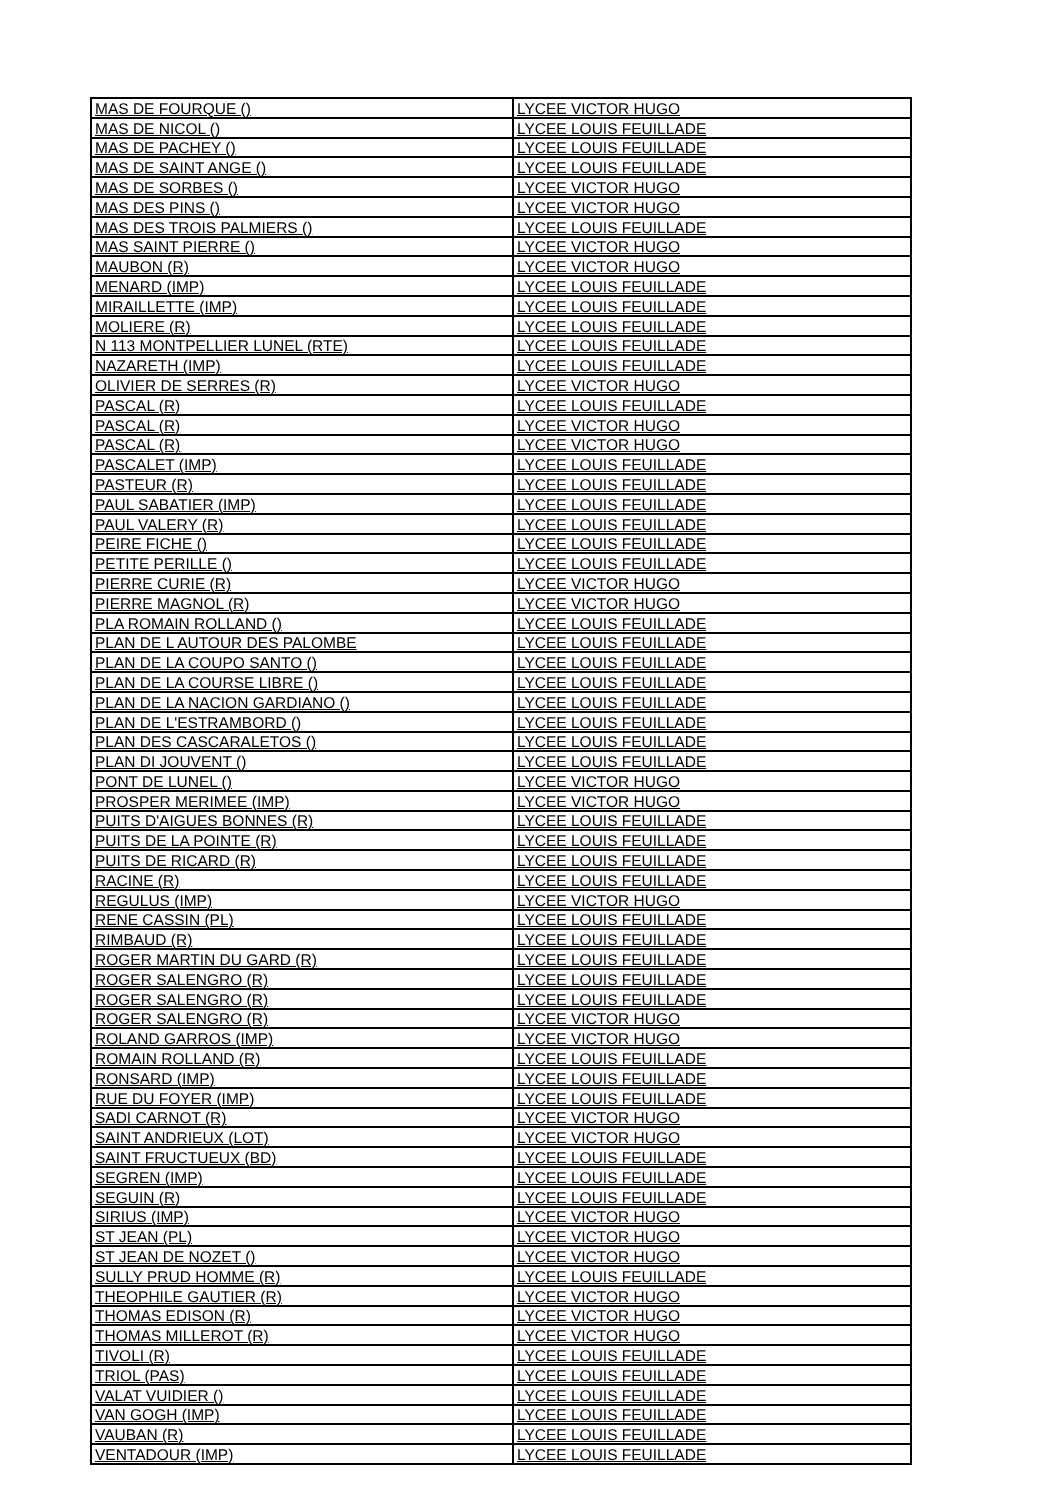| MAS DE FOURQUE () | LYCEE VICTOR HUGO |
| MAS DE NICOL () | LYCEE LOUIS FEUILLADE |
| MAS DE PACHEY () | LYCEE LOUIS FEUILLADE |
| MAS DE SAINT ANGE () | LYCEE LOUIS FEUILLADE |
| MAS DE SORBES () | LYCEE VICTOR HUGO |
| MAS DES PINS () | LYCEE VICTOR HUGO |
| MAS DES TROIS PALMIERS () | LYCEE LOUIS FEUILLADE |
| MAS SAINT PIERRE () | LYCEE VICTOR HUGO |
| MAUBON (R) | LYCEE VICTOR HUGO |
| MENARD (IMP) | LYCEE LOUIS FEUILLADE |
| MIRAILLETTE (IMP) | LYCEE LOUIS FEUILLADE |
| MOLIERE (R) | LYCEE LOUIS FEUILLADE |
| N 113 MONTPELLIER LUNEL (RTE) | LYCEE LOUIS FEUILLADE |
| NAZARETH (IMP) | LYCEE LOUIS FEUILLADE |
| OLIVIER DE SERRES (R) | LYCEE VICTOR HUGO |
| PASCAL (R) | LYCEE LOUIS FEUILLADE |
| PASCAL (R) | LYCEE VICTOR HUGO |
| PASCAL (R) | LYCEE VICTOR HUGO |
| PASCALET (IMP) | LYCEE LOUIS FEUILLADE |
| PASTEUR (R) | LYCEE LOUIS FEUILLADE |
| PAUL SABATIER (IMP) | LYCEE LOUIS FEUILLADE |
| PAUL VALERY (R) | LYCEE LOUIS FEUILLADE |
| PEIRE FICHE () | LYCEE LOUIS FEUILLADE |
| PETITE PERILLE () | LYCEE LOUIS FEUILLADE |
| PIERRE CURIE (R) | LYCEE VICTOR HUGO |
| PIERRE MAGNOL (R) | LYCEE VICTOR HUGO |
| PLA ROMAIN ROLLAND () | LYCEE LOUIS FEUILLADE |
| PLAN DE L AUTOUR DES PALOMBE | LYCEE LOUIS FEUILLADE |
| PLAN DE LA COUPO SANTO () | LYCEE LOUIS FEUILLADE |
| PLAN DE LA COURSE LIBRE () | LYCEE LOUIS FEUILLADE |
| PLAN DE LA NACION GARDIANO () | LYCEE LOUIS FEUILLADE |
| PLAN DE L'ESTRAMBORD () | LYCEE LOUIS FEUILLADE |
| PLAN DES CASCARALETOS () | LYCEE LOUIS FEUILLADE |
| PLAN DI JOUVENT () | LYCEE LOUIS FEUILLADE |
| PONT DE LUNEL () | LYCEE VICTOR HUGO |
| PROSPER MERIMEE (IMP) | LYCEE VICTOR HUGO |
| PUITS D'AIGUES BONNES (R) | LYCEE LOUIS FEUILLADE |
| PUITS DE LA POINTE (R) | LYCEE LOUIS FEUILLADE |
| PUITS DE RICARD (R) | LYCEE LOUIS FEUILLADE |
| RACINE (R) | LYCEE LOUIS FEUILLADE |
| REGULUS (IMP) | LYCEE VICTOR HUGO |
| RENE CASSIN (PL) | LYCEE LOUIS FEUILLADE |
| RIMBAUD (R) | LYCEE LOUIS FEUILLADE |
| ROGER MARTIN DU GARD (R) | LYCEE LOUIS FEUILLADE |
| ROGER SALENGRO (R) | LYCEE LOUIS FEUILLADE |
| ROGER SALENGRO (R) | LYCEE LOUIS FEUILLADE |
| ROGER SALENGRO (R) | LYCEE VICTOR HUGO |
| ROLAND GARROS (IMP) | LYCEE VICTOR HUGO |
| ROMAIN ROLLAND (R) | LYCEE LOUIS FEUILLADE |
| RONSARD (IMP) | LYCEE LOUIS FEUILLADE |
| RUE DU FOYER (IMP) | LYCEE LOUIS FEUILLADE |
| SADI CARNOT (R) | LYCEE VICTOR HUGO |
| SAINT ANDRIEUX (LOT) | LYCEE VICTOR HUGO |
| SAINT FRUCTUEUX (BD) | LYCEE LOUIS FEUILLADE |
| SEGREN (IMP) | LYCEE LOUIS FEUILLADE |
| SEGUIN (R) | LYCEE LOUIS FEUILLADE |
| SIRIUS (IMP) | LYCEE VICTOR HUGO |
| ST JEAN (PL) | LYCEE VICTOR HUGO |
| ST JEAN DE NOZET () | LYCEE VICTOR HUGO |
| SULLY PRUD HOMME (R) | LYCEE LOUIS FEUILLADE |
| THEOPHILE GAUTIER (R) | LYCEE VICTOR HUGO |
| THOMAS EDISON (R) | LYCEE VICTOR HUGO |
| THOMAS MILLEROT (R) | LYCEE VICTOR HUGO |
| TIVOLI (R) | LYCEE LOUIS FEUILLADE |
| TRIOL (PAS) | LYCEE LOUIS FEUILLADE |
| VALAT VUIDIER () | LYCEE LOUIS FEUILLADE |
| VAN GOGH (IMP) | LYCEE LOUIS FEUILLADE |
| VAUBAN (R) | LYCEE LOUIS FEUILLADE |
| VENTADOUR (IMP) | LYCEE LOUIS FEUILLADE |